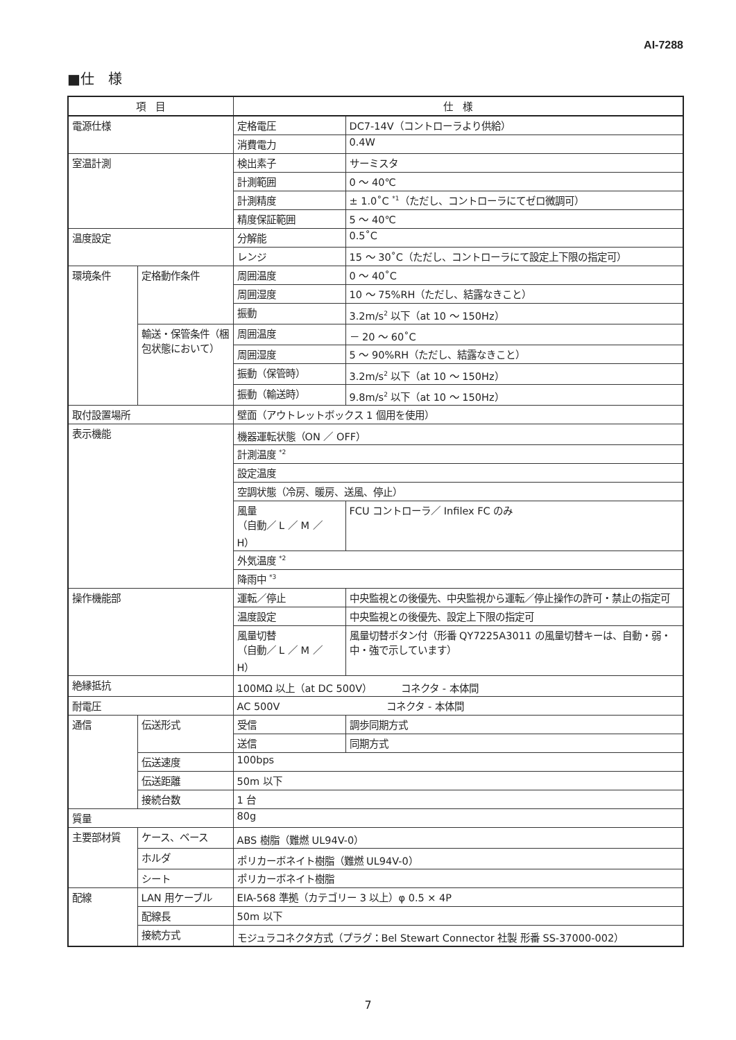AI-7288
■仕　様
| 項 目 | | 仕 様 | |
| --- | --- | --- | --- |
| 電源仕様 | | 定格電圧 | DC7-14V（コントローラより供給） |
| | | 消費電力 | 0.4W |
| 室温計測 | | 検出素子 | サーミスタ |
| | | 計測範囲 | 0 ～ 40℃ |
| | | 計測精度 | ± 1.0˚C <sup>*1</sup>（ただし、コントローラにてゼロ微調可） |
| | | 精度保証範囲 | 5 ～ 40℃ |
| 温度設定 | | 分解能 | 0.5˚C |
| | | レンジ | 15 ～ 30˚C（ただし、コントローラにて設定上下限の指定可） |
| 環境条件 | 定格動作条件 | 周囲温度 | 0 ～ 40˚C |
| | | 周囲湿度 | 10 ～ 75%RH（ただし、結露なきこと） |
| | | 振動 | 3.2m/s<sup>2</sup> 以下（at 10 ～ 150Hz） |
| | 輸送・保管条件（梱包状態において） | 周囲温度 | － 20 ～ 60˚C |
| | | 周囲湿度 | 5 ～ 90%RH（ただし、結露なきこと） |
| | | 振動（保管時） | 3.2m/s<sup>2</sup> 以下（at 10 ～ 150Hz） |
| | | 振動（輸送時） | 9.8m/s<sup>2</sup> 以下（at 10 ～ 150Hz） |
| 取付設置場所 | | 壁面（アウトレットボックス 1 個用を使用） | |
| 表示機能 | | 機器運転状態（ON ／ OFF） | |
| | | 計測温度 <sup>*2</sup> | |
| | | 設定温度 | |
| | | 空調状態（冷房、暖房、送風、停止） | |
| | | 風量 （自動／ L ／ M ／ H） | FCU コントローラ／ Infilex FC のみ |
| | | 外気温度 <sup>*2</sup> | |
| | | 降雨中 <sup>*3</sup> | |
| 操作機能部 | | 運転／停止 | 中央監視との後優先、中央監視から運転／停止操作の許可・禁止の指定可 |
| | | 温度設定 | 中央監視との後優先、設定上下限の指定可 |
| | | 風量切替 （自動／ L ／ M ／ H） | 風量切替ボタン付（形番 QY7225A3011 の風量切替キーは、自動・弱・中・強で示しています） |
| 絶縁抵抗 | | 100MΩ 以上（at DC 500V） コネクタ - 本体間 | |
| 耐電圧 | | AC 500V コネクタ - 本体間 | |
| 通信 | 伝送形式 | 受信 | 調歩同期方式 |
| | | 送信 | 同期方式 |
| | 伝送速度 | 100bps | |
| | 伝送距離 | 50m 以下 | |
| | 接続台数 | 1 台 | |
| 質量 | | 80g | |
| 主要部材質 | ケース、ベース | ABS 樹脂（難燃 UL94V-0） | |
| | ホルダ | ポリカーボネイト樹脂（難燃 UL94V-0） | |
| | シート | ポリカーボネイト樹脂 | |
| 配線 | LAN 用ケーブル | EIA-568 準拠（カテゴリー 3 以上）φ 0.5 × 4P | |
| | 配線長 | 50m 以下 | |
| | 接続方式 | モジュラコネクタ方式（プラグ：Bel Stewart Connector 社製 形番 SS-37000-002） | |
7